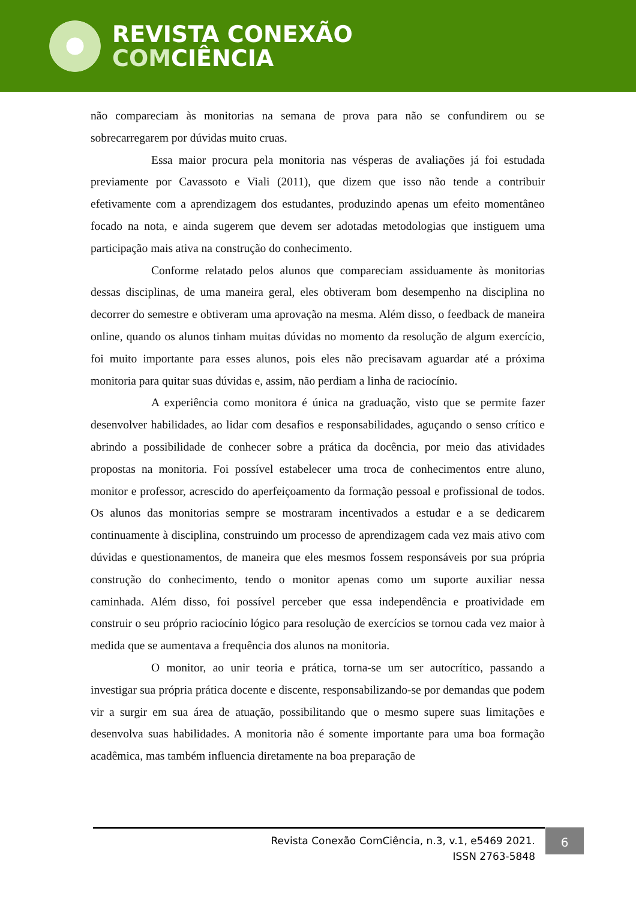REVISTA CONEXÃO
COMCIÊNCIA
não compareciam às monitorias na semana de prova para não se confundirem ou se sobrecarregarem por dúvidas muito cruas.
Essa maior procura pela monitoria nas vésperas de avaliações já foi estudada previamente por Cavassoto e Viali (2011), que dizem que isso não tende a contribuir efetivamente com a aprendizagem dos estudantes, produzindo apenas um efeito momentâneo focado na nota, e ainda sugerem que devem ser adotadas metodologias que instiguem uma participação mais ativa na construção do conhecimento.
Conforme relatado pelos alunos que compareciam assiduamente às monitorias dessas disciplinas, de uma maneira geral, eles obtiveram bom desempenho na disciplina no decorrer do semestre e obtiveram uma aprovação na mesma. Além disso, o feedback de maneira online, quando os alunos tinham muitas dúvidas no momento da resolução de algum exercício, foi muito importante para esses alunos, pois eles não precisavam aguardar até a próxima monitoria para quitar suas dúvidas e, assim, não perdiam a linha de raciocínio.
A experiência como monitora é única na graduação, visto que se permite fazer desenvolver habilidades, ao lidar com desafios e responsabilidades, aguçando o senso crítico e abrindo a possibilidade de conhecer sobre a prática da docência, por meio das atividades propostas na monitoria. Foi possível estabelecer uma troca de conhecimentos entre aluno, monitor e professor, acrescido do aperfeiçoamento da formação pessoal e profissional de todos. Os alunos das monitorias sempre se mostraram incentivados a estudar e a se dedicarem continuamente à disciplina, construindo um processo de aprendizagem cada vez mais ativo com dúvidas e questionamentos, de maneira que eles mesmos fossem responsáveis por sua própria construção do conhecimento, tendo o monitor apenas como um suporte auxiliar nessa caminhada. Além disso, foi possível perceber que essa independência e proatividade em construir o seu próprio raciocínio lógico para resolução de exercícios se tornou cada vez maior à medida que se aumentava a frequência dos alunos na monitoria.
O monitor, ao unir teoria e prática, torna-se um ser autocrítico, passando a investigar sua própria prática docente e discente, responsabilizando-se por demandas que podem vir a surgir em sua área de atuação, possibilitando que o mesmo supere suas limitações e desenvolva suas habilidades. A monitoria não é somente importante para uma boa formação acadêmica, mas também influencia diretamente na boa preparação de
Revista Conexão ComCiência, n.3, v.1, e5469 2021.
ISSN 2763-5848
6